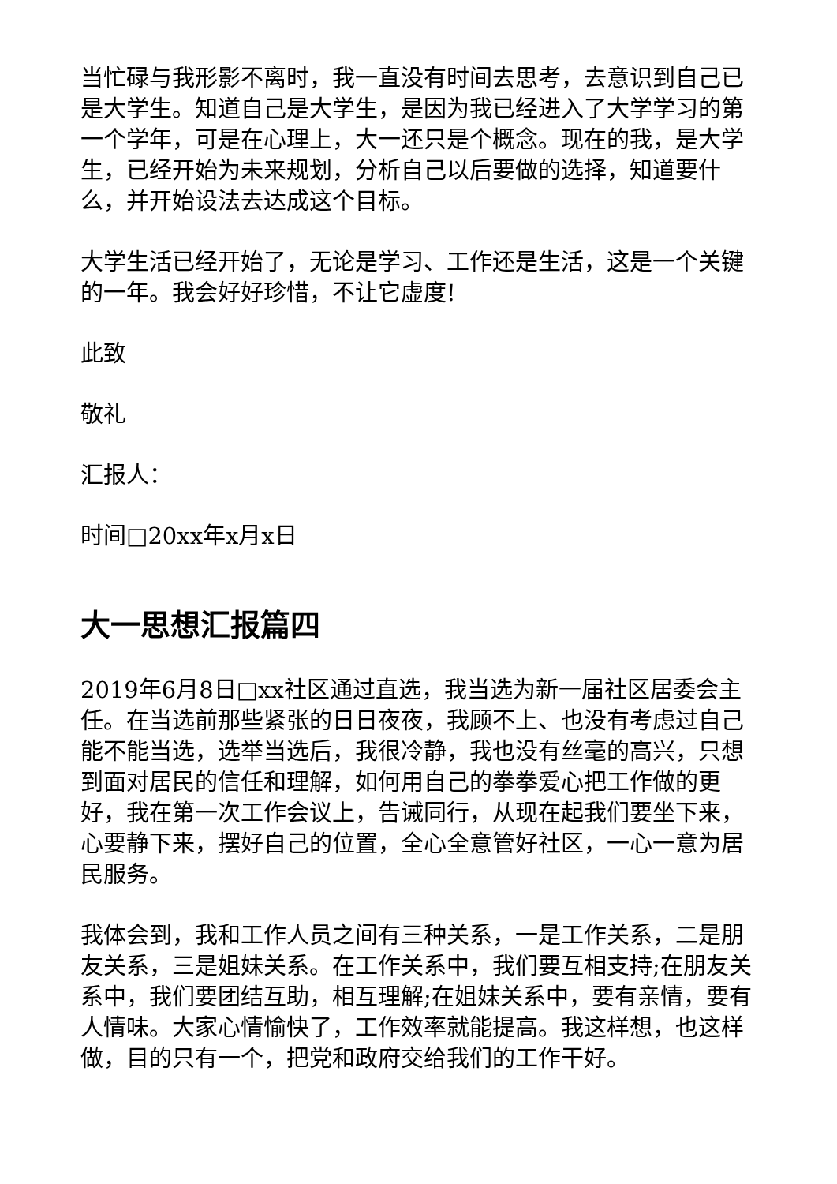当忙碌与我形影不离时，我一直没有时间去思考，去意识到自己已是大学生。知道自己是大学生，是因为我已经进入了大学学习的第一个学年，可是在心理上，大一还只是个概念。现在的我，是大学生，已经开始为未来规划，分析自己以后要做的选择，知道要什么，并开始设法去达成这个目标。
大学生活已经开始了，无论是学习、工作还是生活，这是一个关键的一年。我会好好珍惜，不让它虚度!
此致
敬礼
汇报人：
时间□20xx年x月x日
大一思想汇报篇四
2019年6月8日□xx社区通过直选，我当选为新一届社区居委会主任。在当选前那些紧张的日日夜夜，我顾不上、也没有考虑过自己能不能当选，选举当选后，我很冷静，我也没有丝毫的高兴，只想到面对居民的信任和理解，如何用自己的拳拳爱心把工作做的更好，我在第一次工作会议上，告诫同行，从现在起我们要坐下来，心要静下来，摆好自己的位置，全心全意管好社区，一心一意为居民服务。
我体会到，我和工作人员之间有三种关系，一是工作关系，二是朋友关系，三是姐妹关系。在工作关系中，我们要互相支持;在朋友关系中，我们要团结互助，相互理解;在姐妹关系中，要有亲情，要有人情味。大家心情愉快了，工作效率就能提高。我这样想，也这样做，目的只有一个，把党和政府交给我们的工作干好。